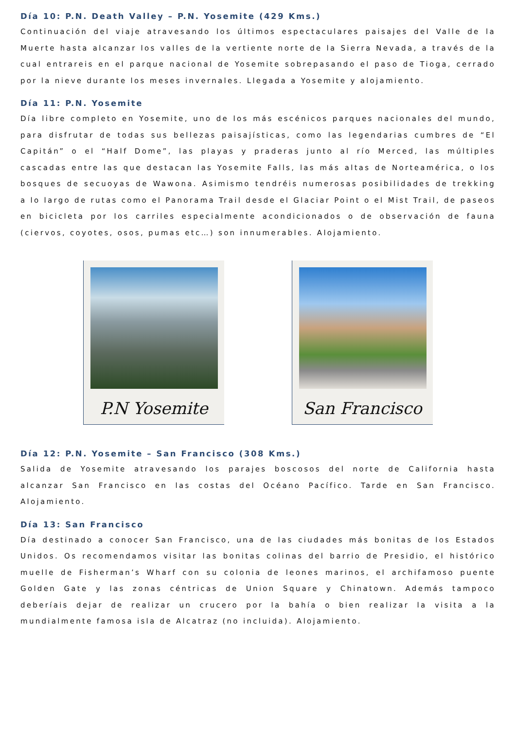Día 10: P.N. Death Valley – P.N. Yosemite (429 Kms.)
Continuación del viaje atravesando los últimos espectaculares paisajes del Valle de la Muerte hasta alcanzar los valles de la vertiente norte de la Sierra Nevada, a través de la cual entrareis en el parque nacional de Yosemite sobrepasando el paso de Tioga, cerrado por la nieve durante los meses invernales. Llegada a Yosemite y alojamiento.
Día 11: P.N. Yosemite
Día libre completo en Yosemite, uno de los más escénicos parques nacionales del mundo, para disfrutar de todas sus bellezas paisajísticas, como las legendarias cumbres de “El Capitán” o el “Half Dome”, las playas y praderas junto al río Merced, las múltiples cascadas entre las que destacan las Yosemite Falls, las más altas de Norteamérica, o los bosques de secuoyas de Wawona. Asimismo tendréis numerosas posibilidades de trekking a lo largo de rutas como el Panorama Trail desde el Glaciar Point o el Mist Trail, de paseos en bicicleta por los carriles especialmente acondicionados o de observación de fauna (ciervos, coyotes, osos, pumas etc…) son innumerables. Alojamiento.
P.N Yosemite San Francisco
Día 12: P.N. Yosemite – San Francisco (308 Kms.)
Salida de Yosemite atravesando los parajes boscosos del norte de California hasta alcanzar San Francisco en las costas del Océano Pacífico. Tarde en San Francisco. Alojamiento.
Día 13: San Francisco
Día destinado a conocer San Francisco, una de las ciudades más bonitas de los Estados Unidos. Os recomendamos visitar las bonitas colinas del barrio de Presidio, el histórico muelle de Fisherman’s Wharf con su colonia de leones marinos, el archifamoso puente Golden Gate y las zonas céntricas de Union Square y Chinatown. Además tampoco deberíais dejar de realizar un crucero por la bahía o bien realizar la visita a la mundialmente famosa isla de Alcatraz (no incluida). Alojamiento.